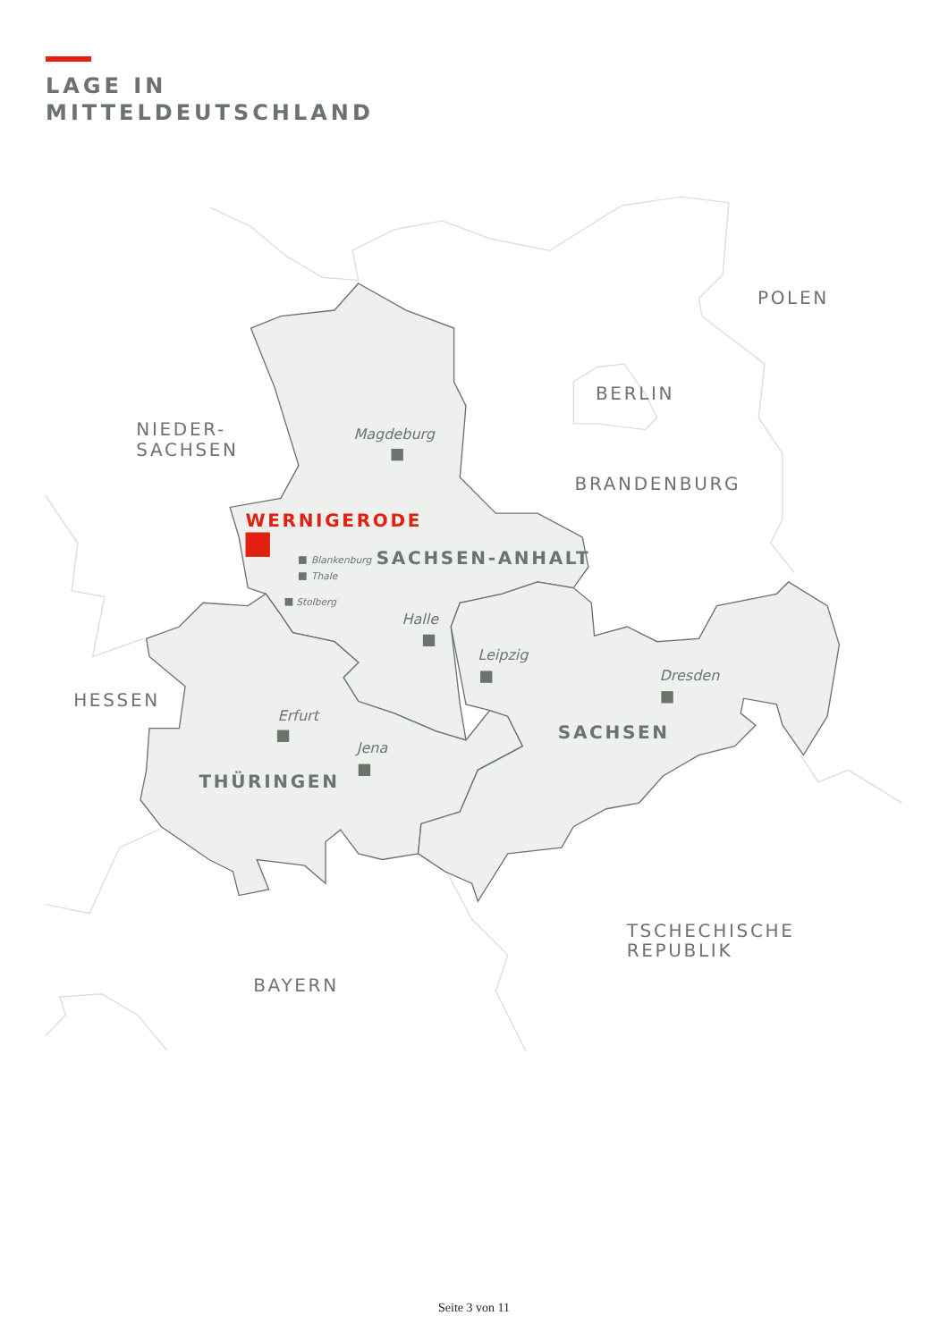LAGE IN
MITTELDEUTSCHLAND
POLEN
BERLIN
NIEDER-
SACHSEN
BRANDENBURG
HESSEN
TSCHECHISCHE
REPUBLIK
BAYERN
Magdeburg
Blankenburg
Thale
Stolberg
Halle
Leipzig
Dresden
Erfurt
Jena
WERNIGERODE
SACHSEN-ANHALT
SACHSEN
THÜRINGEN
Seite 3 von 11